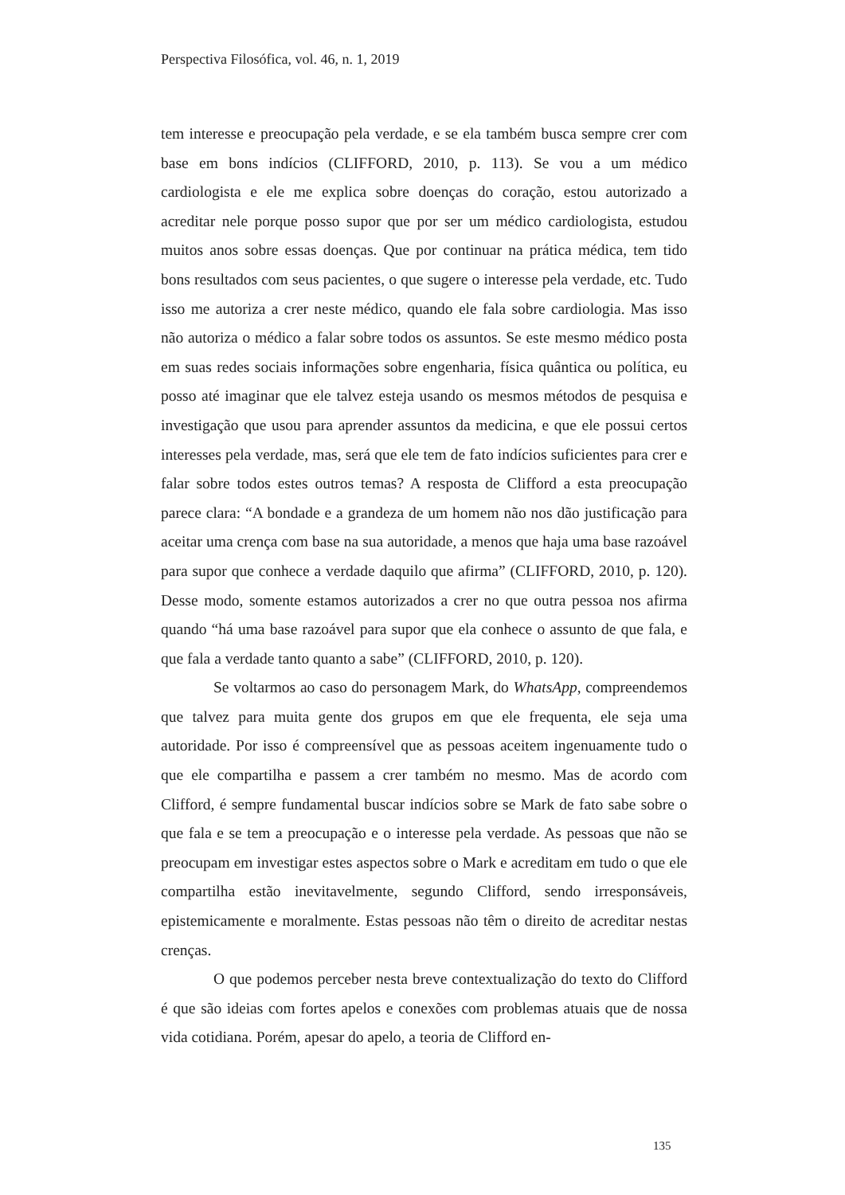Perspectiva Filosófica, vol. 46, n. 1, 2019
tem interesse e preocupação pela verdade, e se ela também busca sempre crer com base em bons indícios (CLIFFORD, 2010, p. 113). Se vou a um médico cardiologista e ele me explica sobre doenças do coração, estou autorizado a acreditar nele porque posso supor que por ser um médico cardiologista, estudou muitos anos sobre essas doenças. Que por continuar na prática médica, tem tido bons resultados com seus pacientes, o que sugere o interesse pela verdade, etc. Tudo isso me autoriza a crer neste médico, quando ele fala sobre cardiologia. Mas isso não autoriza o médico a falar sobre todos os assuntos. Se este mesmo médico posta em suas redes sociais informações sobre engenharia, física quântica ou política, eu posso até imaginar que ele talvez esteja usando os mesmos métodos de pesquisa e investigação que usou para aprender assuntos da medicina, e que ele possui certos interesses pela verdade, mas, será que ele tem de fato indícios suficientes para crer e falar sobre todos estes outros temas? A resposta de Clifford a esta preocupação parece clara: “A bondade e a grandeza de um homem não nos dão justificação para aceitar uma crença com base na sua autoridade, a menos que haja uma base razoável para supor que conhece a verdade daquilo que afirma” (CLIFFORD, 2010, p. 120). Desse modo, somente estamos autorizados a crer no que outra pessoa nos afirma quando “há uma base razoável para supor que ela conhece o assunto de que fala, e que fala a verdade tanto quanto a sabe” (CLIFFORD, 2010, p. 120).
Se voltarmos ao caso do personagem Mark, do WhatsApp, compreendemos que talvez para muita gente dos grupos em que ele frequenta, ele seja uma autoridade. Por isso é compreensível que as pessoas aceitem ingenuamente tudo o que ele compartilha e passem a crer também no mesmo. Mas de acordo com Clifford, é sempre fundamental buscar indícios sobre se Mark de fato sabe sobre o que fala e se tem a preocupação e o interesse pela verdade. As pessoas que não se preocupam em investigar estes aspectos sobre o Mark e acreditam em tudo o que ele compartilha estão inevitavelmente, segundo Clifford, sendo irresponsáveis, epistemicamente e moralmente. Estas pessoas não têm o direito de acreditar nestas crenças.
O que podemos perceber nesta breve contextualização do texto do Clifford é que são ideias com fortes apelos e conexões com problemas atuais que de nossa vida cotidiana. Porém, apesar do apelo, a teoria de Clifford en-
135